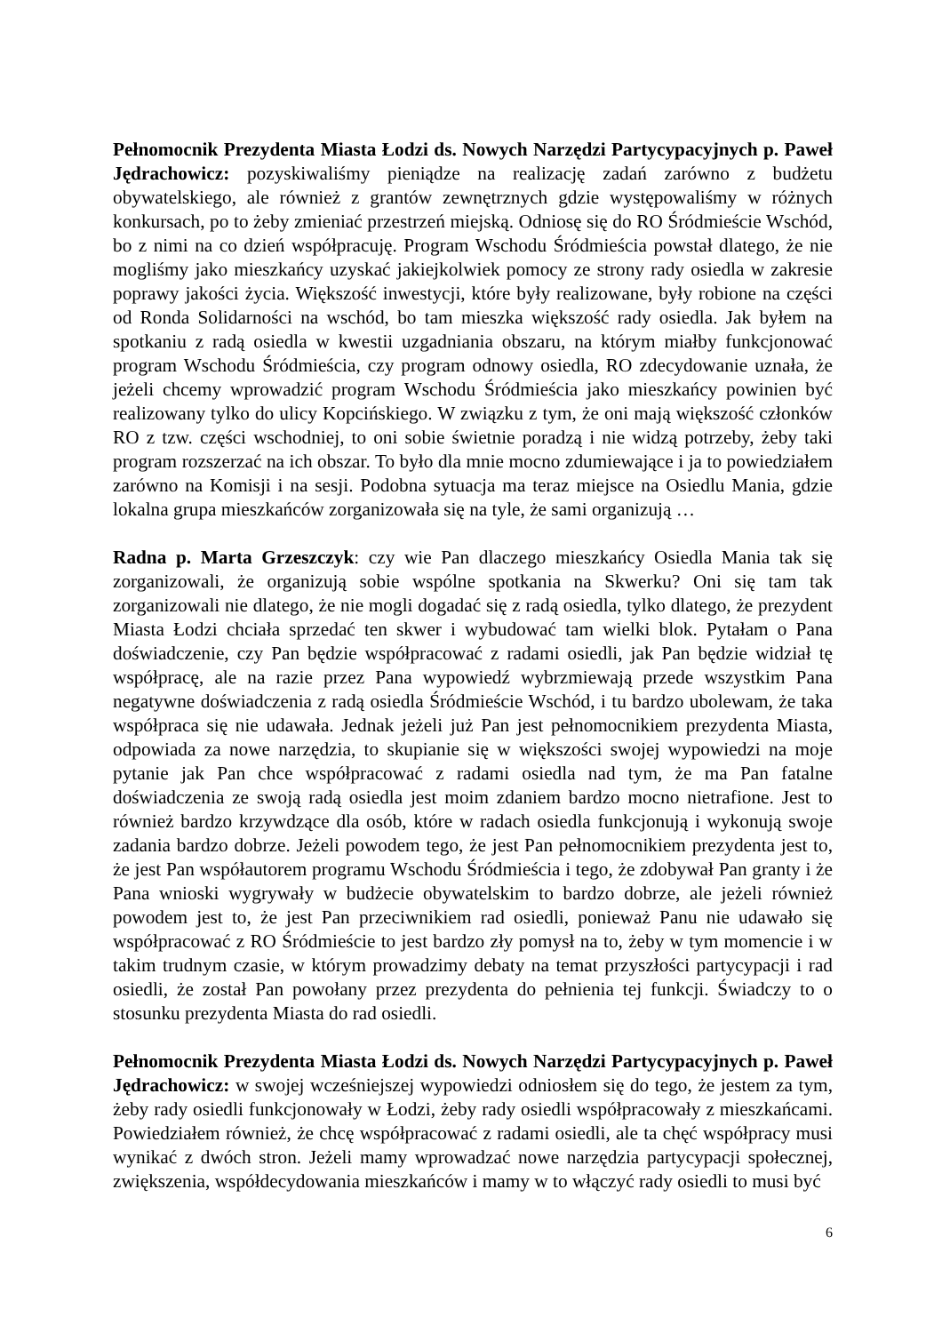Pełnomocnik Prezydenta Miasta Łodzi ds. Nowych Narzędzi Partycypacyjnych p. Paweł Jędrachowicz: pozyskiwaliśmy pieniądze na realizację zadań zarówno z budżetu obywatelskiego, ale również z grantów zewnętrznych gdzie występowaliśmy w różnych konkursach, po to żeby zmieniać przestrzeń miejską. Odniosę się do RO Śródmieście Wschód, bo z nimi na co dzień współpracuję. Program Wschodu Śródmieścia powstał dlatego, że nie mogliśmy jako mieszkańcy uzyskać jakiejkolwiek pomocy ze strony rady osiedla w zakresie poprawy jakości życia. Większość inwestycji, które były realizowane, były robione na części od Ronda Solidarności na wschód, bo tam mieszka większość rady osiedla. Jak byłem na spotkaniu z radą osiedla w kwestii uzgadniania obszaru, na którym miałby funkcjonować program Wschodu Śródmieścia, czy program odnowy osiedla, RO zdecydowanie uznała, że jeżeli chcemy wprowadzić program Wschodu Śródmieścia jako mieszkańcy powinien być realizowany tylko do ulicy Kopcińskiego. W związku z tym, że oni mają większość członków RO z tzw. części wschodniej, to oni sobie świetnie poradzą i nie widzą potrzeby, żeby taki program rozszerzać na ich obszar. To było dla mnie mocno zdumiewające i ja to powiedziałem zarówno na Komisji i na sesji. Podobna sytuacja ma teraz miejsce na Osiedlu Mania, gdzie lokalna grupa mieszkańców zorganizowała się na tyle, że sami organizują …
Radna p. Marta Grzeszczyk: czy wie Pan dlaczego mieszkańcy Osiedla Mania tak się zorganizowali, że organizują sobie wspólne spotkania na Skwerku? Oni się tam tak zorganizowali nie dlatego, że nie mogli dogadać się z radą osiedla, tylko dlatego, że prezydent Miasta Łodzi chciała sprzedać ten skwer i wybudować tam wielki blok. Pytałam o Pana doświadczenie, czy Pan będzie współpracować z radami osiedli, jak Pan będzie widział tę współpracę, ale na razie przez Pana wypowiedź wybrzmiewają przede wszystkim Pana negatywne doświadczenia z radą osiedla Śródmieście Wschód, i tu bardzo ubolewam, że taka współpraca się nie udawała. Jednak jeżeli już Pan jest pełnomocnikiem prezydenta Miasta, odpowiada za nowe narzędzia, to skupianie się w większości swojej wypowiedzi na moje pytanie jak Pan chce współpracować z radami osiedla nad tym, że ma Pan fatalne doświadczenia ze swoją radą osiedla jest moim zdaniem bardzo mocno nietrafione. Jest to również bardzo krzywdzące dla osób, które w radach osiedla funkcjonują i wykonują swoje zadania bardzo dobrze. Jeżeli powodem tego, że jest Pan pełnomocnikiem prezydenta jest to, że jest Pan współautorem programu Wschodu Śródmieścia i tego, że zdobywał Pan granty i że Pana wnioski wygrywały w budżecie obywatelskim to bardzo dobrze, ale jeżeli również powodem jest to, że jest Pan przeciwnikiem rad osiedli, ponieważ Panu nie udawało się współpracować z RO Śródmieście to jest bardzo zły pomysł na to, żeby w tym momencie i w takim trudnym czasie, w którym prowadzimy debaty na temat przyszłości partycypacji i rad osiedli, że został Pan powołany przez prezydenta do pełnienia tej funkcji. Świadczy to o stosunku prezydenta Miasta do rad osiedli.
Pełnomocnik Prezydenta Miasta Łodzi ds. Nowych Narzędzi Partycypacyjnych p. Paweł Jędrachowicz: w swojej wcześniejszej wypowiedzi odniosłem się do tego, że jestem za tym, żeby rady osiedli funkcjonowały w Łodzi, żeby rady osiedli współpracowały z mieszkańcami. Powiedziałem również, że chcę współpracować z radami osiedli, ale ta chęć współpracy musi wynikać z dwóch stron. Jeżeli mamy wprowadzać nowe narzędzia partycypacji społecznej, zwiększenia, współdecydowania mieszkańców i mamy w to włączyć rady osiedli to musi być
6